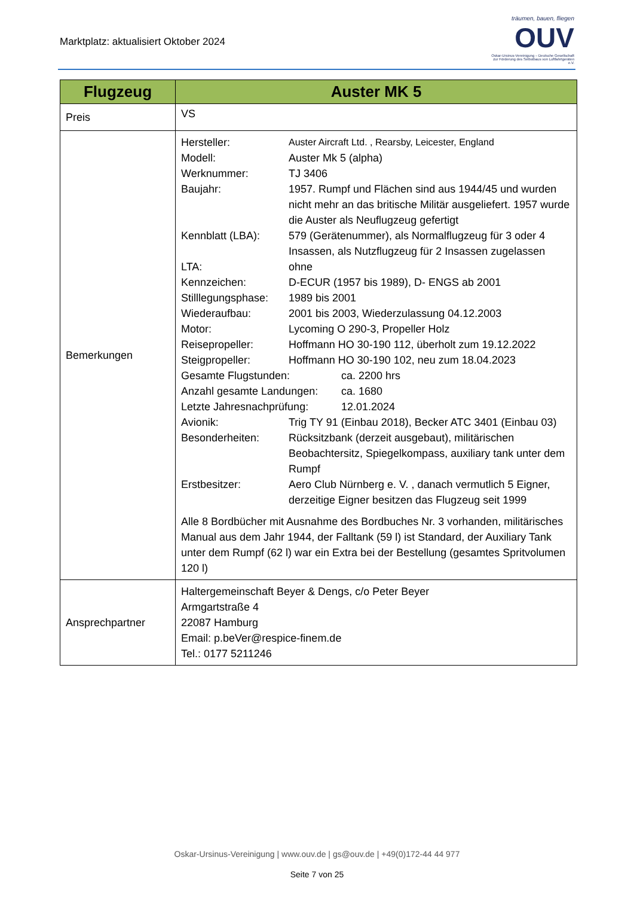Marktplatz: aktualisiert Oktober 2024
träumen, bauen, fliegen
OUV
Oskar-Ursinus-Vereinigung – Deutsche Gesellschaft zur Förderung des Selbstbaus von Luftfahrtgeräten e.V.
| Flugzeug | Auster MK 5 |
| --- | --- |
| Preis | VS |
| Bemerkungen | Hersteller: Auster Aircraft Ltd. , Rearsby, Leicester, England Modell: Auster Mk 5 (alpha) Werknummer: TJ 3406 Baujahr: 1957. Rumpf und Flächen sind aus 1944/45 und wurden nicht mehr an das britische Militär ausgeliefert. 1957 wurde die Auster als Neuflugzeug gefertigt Kennblatt (LBA): 579 (Gerätenummer), als Normalflugzeug für 3 oder 4 Insassen, als Nutzflugzeug für 2 Insassen zugelassen LTA: ohne Kennzeichen: D-ECUR (1957 bis 1989), D- ENGS ab 2001 Stilllegungsphase: 1989 bis 2001 Wiederaufbau: 2001 bis 2003, Wiederzulassung 04.12.2003 Motor: Lycoming O 290-3, Propeller Holz Reisepropeller: Hoffmann HO 30-190 112, überholt zum 19.12.2022 Steigpropeller: Hoffmann HO 30-190 102, neu zum 18.04.2023 Gesamte Flugstunden: ca. 2200 hrs Anzahl gesamte Landungen: ca. 1680 Letzte Jahresnachprüfung: 12.01.2024 Avionik: Trig TY 91 (Einbau 2018), Becker ATC 3401 (Einbau 03) Besonderheiten: Rücksitzbank (derzeit ausgebaut), militärischen Beobachtersitz, Spiegelkompass, auxiliary tank unter dem Rumpf Erstbesitzer: Aero Club Nürnberg e. V. , danach vermutlich 5 Eigner, derzeitige Eigner besitzen das Flugzeug seit 1999 Alle 8 Bordbücher mit Ausnahme des Bordbuches Nr. 3 vorhanden, militärisches Manual aus dem Jahr 1944, der Falltank (59 l) ist Standard, der Auxiliary Tank unter dem Rumpf (62 l) war ein Extra bei der Bestellung (gesamtes Spritvolumen 120 l) |
| Ansprechpartner | Haltergemeinschaft Beyer & Dengs, c/o Peter Beyer Armgartstraße 4 22087 Hamburg Email: p.beVer@respice-finem.de Tel.: 0177 5211246 |
Oskar-Ursinus-Vereinigung | www.ouv.de | gs@ouv.de | +49(0)172-44 44 977
Seite 7 von 25